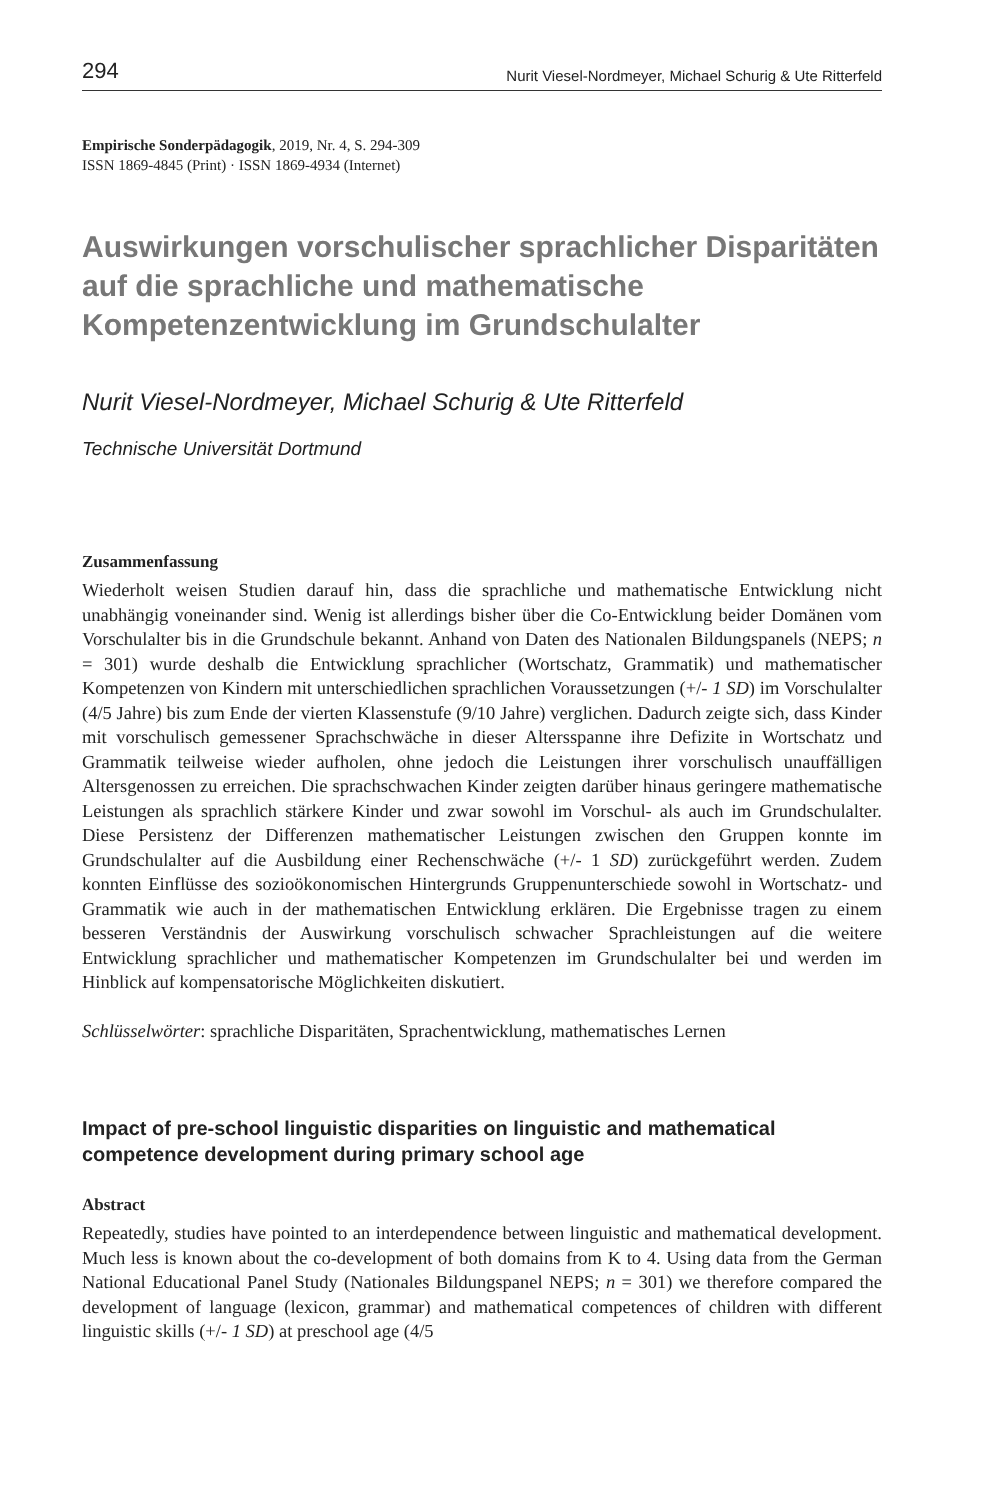294 Nurit Viesel-Nordmeyer, Michael Schurig & Ute Ritterfeld
Empirische Sonderpädagogik, 2019, Nr. 4, S. 294-309
ISSN 1869-4845 (Print) · ISSN 1869-4934 (Internet)
Auswirkungen vorschulischer sprachlicher Disparitäten auf die sprachliche und mathematische Kompetenzentwicklung im Grundschulalter
Nurit Viesel-Nordmeyer, Michael Schurig & Ute Ritterfeld
Technische Universität Dortmund
Zusammenfassung
Wiederholt weisen Studien darauf hin, dass die sprachliche und mathematische Entwicklung nicht unabhängig voneinander sind. Wenig ist allerdings bisher über die Co-Entwicklung beider Domänen vom Vorschulalter bis in die Grundschule bekannt. Anhand von Daten des Nationalen Bildungspanels (NEPS; n = 301) wurde deshalb die Entwicklung sprachlicher (Wortschatz, Grammatik) und mathematischer Kompetenzen von Kindern mit unterschiedlichen sprachlichen Voraussetzungen (+/- 1 SD) im Vorschulalter (4/5 Jahre) bis zum Ende der vierten Klassenstufe (9/10 Jahre) verglichen. Dadurch zeigte sich, dass Kinder mit vorschulisch gemessener Sprachschwäche in dieser Altersspanne ihre Defizite in Wortschatz und Grammatik teilweise wieder aufholen, ohne jedoch die Leistungen ihrer vorschulisch unauffälligen Altersgenossen zu erreichen. Die sprachschwachen Kinder zeigten darüber hinaus geringere mathematische Leistungen als sprachlich stärkere Kinder und zwar sowohl im Vorschul- als auch im Grundschulalter. Diese Persistenz der Differenzen mathematischer Leistungen zwischen den Gruppen konnte im Grundschulalter auf die Ausbildung einer Rechenschwäche (+/- 1 SD) zurückgeführt werden. Zudem konnten Einflüsse des sozioökonomischen Hintergrunds Gruppenunterschiede sowohl in Wortschatz- und Grammatik wie auch in der mathematischen Entwicklung erklären. Die Ergebnisse tragen zu einem besseren Verständnis der Auswirkung vorschulisch schwacher Sprachleistungen auf die weitere Entwicklung sprachlicher und mathematischer Kompetenzen im Grundschulalter bei und werden im Hinblick auf kompensatorische Möglichkeiten diskutiert.
Schlüsselwörter: sprachliche Disparitäten, Sprachentwicklung, mathematisches Lernen
Impact of pre-school linguistic disparities on linguistic and mathematical competence development during primary school age
Abstract
Repeatedly, studies have pointed to an interdependence between linguistic and mathematical development. Much less is known about the co-development of both domains from K to 4. Using data from the German National Educational Panel Study (Nationales Bildungspanel NEPS; n = 301) we therefore compared the development of language (lexicon, grammar) and mathematical competences of children with different linguistic skills (+/- 1 SD) at preschool age (4/5